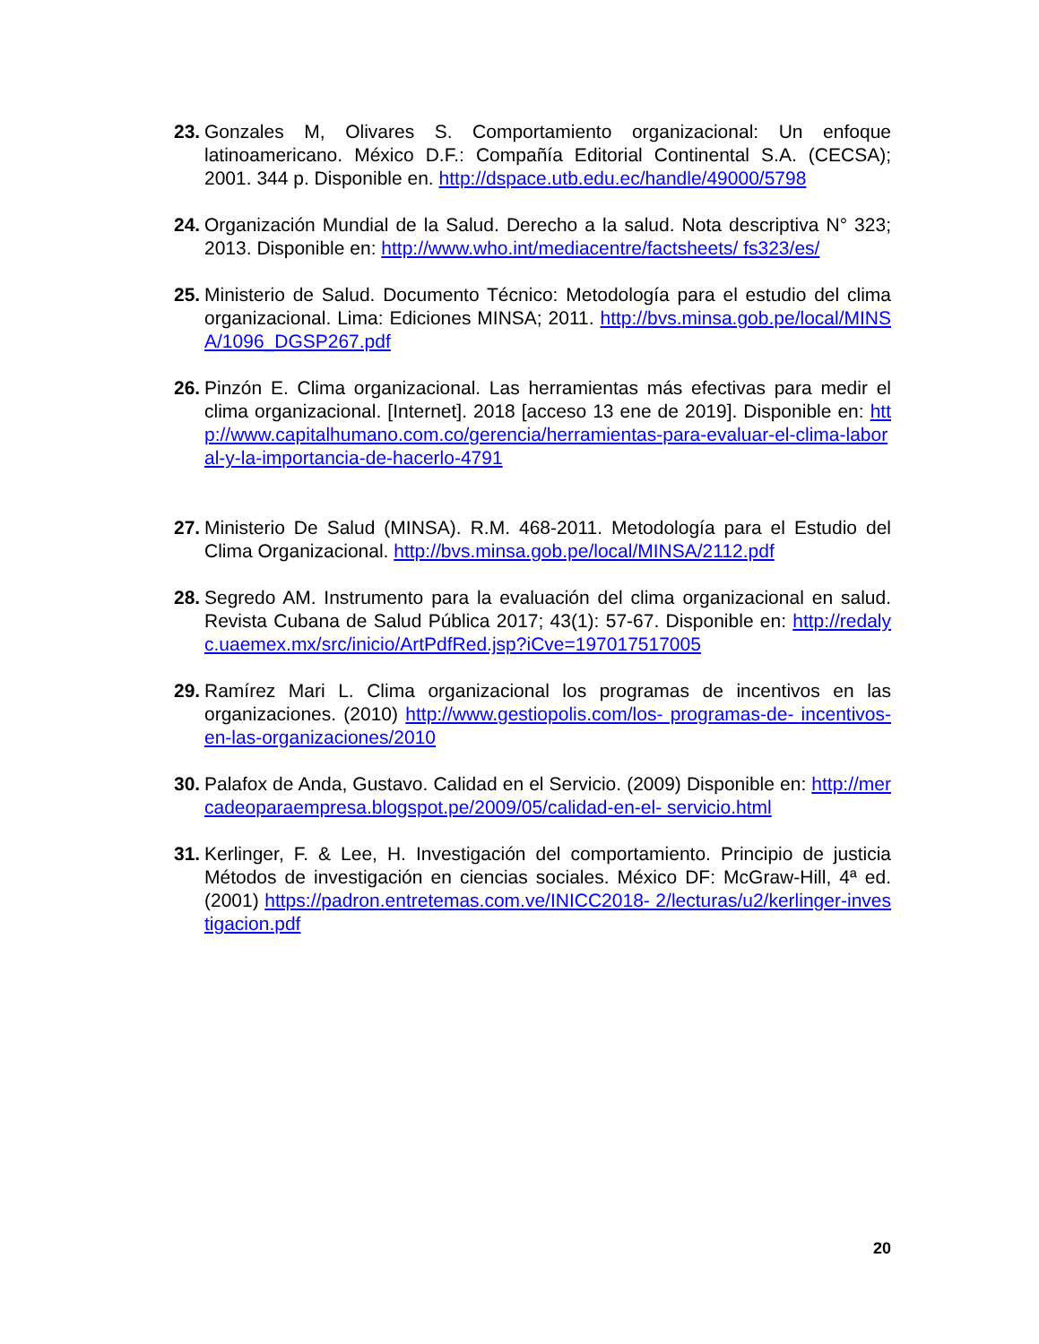23. Gonzales M, Olivares S. Comportamiento organizacional: Un enfoque latinoamericano. México D.F.: Compañía Editorial Continental S.A. (CECSA); 2001. 344 p. Disponible en. http://dspace.utb.edu.ec/handle/49000/5798
24. Organización Mundial de la Salud. Derecho a la salud. Nota descriptiva N° 323; 2013. Disponible en: http://www.who.int/mediacentre/factsheets/ fs323/es/
25. Ministerio de Salud. Documento Técnico: Metodología para el estudio del clima organizacional. Lima: Ediciones MINSA; 2011. http://bvs.minsa.gob.pe/local/MINSA/1096_DGSP267.pdf
26. Pinzón E. Clima organizacional. Las herramientas más efectivas para medir el clima organizacional. [Internet]. 2018 [acceso 13 ene de 2019]. Disponible en: http://www.capitalhumano.com.co/gerencia/herramientas-para-evaluar-el-clima-laboral-y-la-importancia-de-hacerlo-4791
27. Ministerio De Salud (MINSA). R.M. 468-2011. Metodología para el Estudio del Clima Organizacional. http://bvs.minsa.gob.pe/local/MINSA/2112.pdf
28. Segredo AM. Instrumento para la evaluación del clima organizacional en salud. Revista Cubana de Salud Pública 2017; 43(1): 57-67. Disponible en: http://redalyc.uaemex.mx/src/inicio/ArtPdfRed.jsp?iCve=197017517005
29. Ramírez Mari L. Clima organizacional los programas de incentivos en las organizaciones. (2010) http://www.gestiopolis.com/los- programas-de- incentivos-en-las-organizaciones/2010
30. Palafox de Anda, Gustavo. Calidad en el Servicio. (2009) Disponible en: http://mercadeoparaempresa.blogspot.pe/2009/05/calidad-en-el- servicio.html
31. Kerlinger, F. & Lee, H. Investigación del comportamiento. Principio de justicia Métodos de investigación en ciencias sociales. México DF: McGraw-Hill, 4ª ed. (2001) https://padron.entretemas.com.ve/INICC2018- 2/lecturas/u2/kerlinger-investigacion.pdf
20